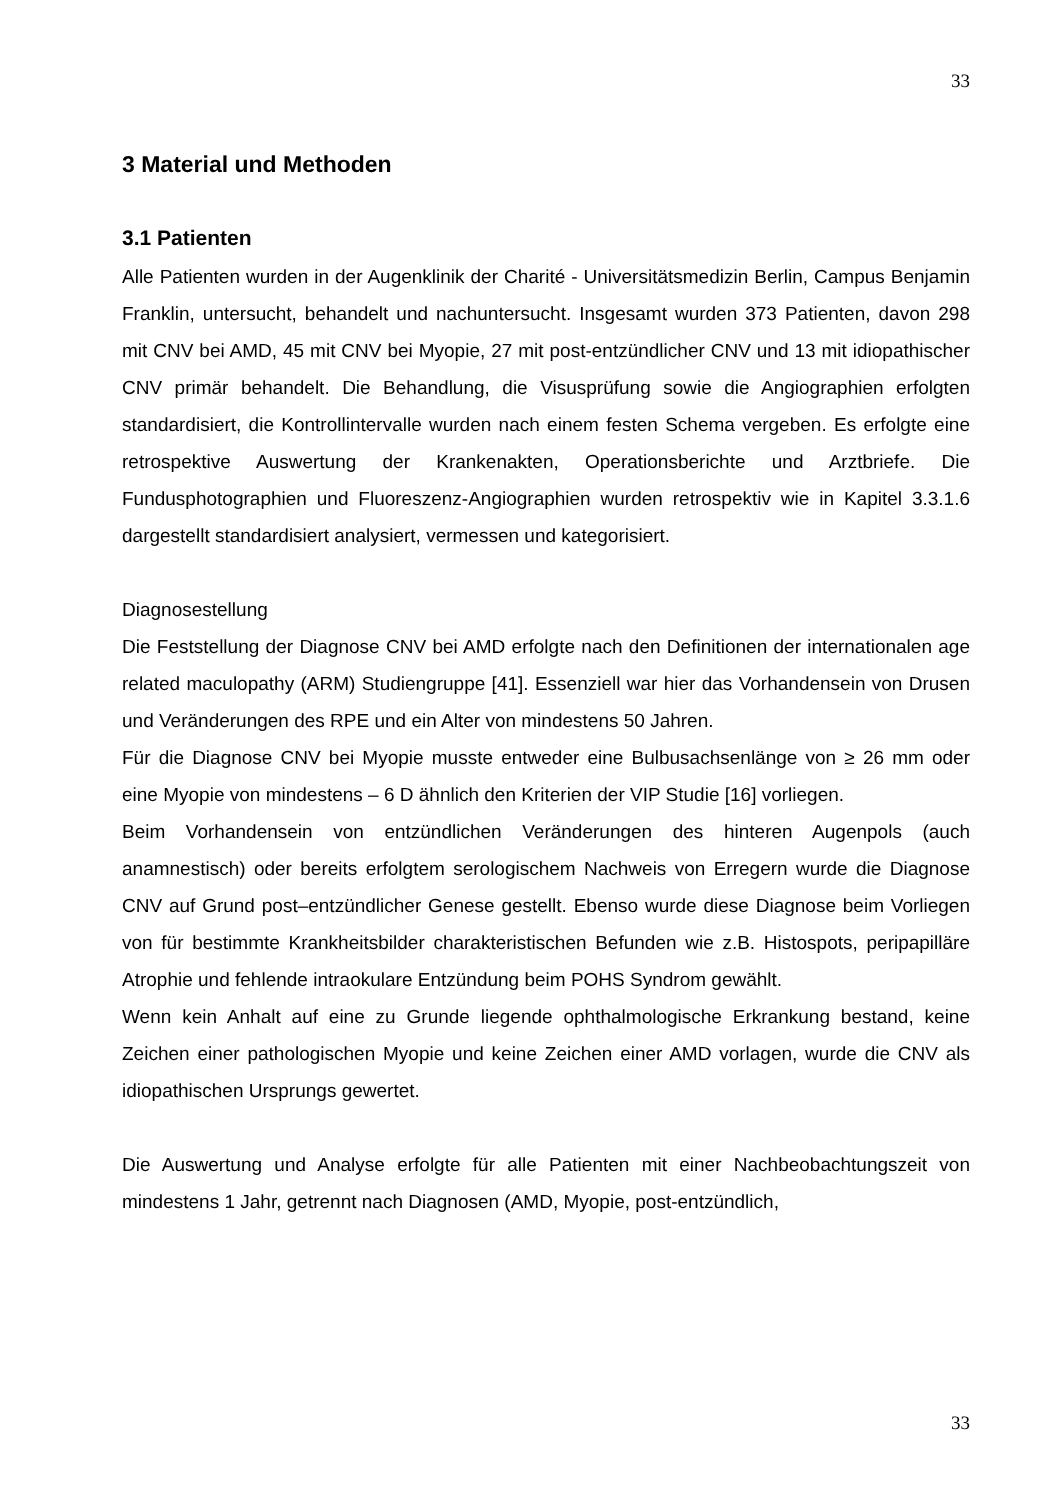33
3 Material und Methoden
3.1 Patienten
Alle Patienten wurden in der Augenklinik der Charité - Universitätsmedizin Berlin, Campus Benjamin Franklin, untersucht, behandelt und nachuntersucht. Insgesamt wurden 373 Patienten, davon 298 mit CNV bei AMD, 45 mit CNV bei Myopie, 27 mit post-entzündlicher CNV und 13 mit idiopathischer CNV primär behandelt. Die Behandlung, die Visusprüfung sowie die Angiographien erfolgten standardisiert, die Kontrollintervalle wurden nach einem festen Schema vergeben. Es erfolgte eine retrospektive Auswertung der Krankenakten, Operationsberichte und Arztbriefe. Die Fundusphotographien und Fluoreszenz-Angiographien wurden retrospektiv wie in Kapitel 3.3.1.6 dargestellt standardisiert analysiert, vermessen und kategorisiert.
Diagnosestellung
Die Feststellung der Diagnose CNV bei AMD erfolgte nach den Definitionen der internationalen age related maculopathy (ARM) Studiengruppe [41]. Essenziell war hier das Vorhandensein von Drusen und Veränderungen des RPE und ein Alter von mindestens 50 Jahren.
Für die Diagnose CNV bei Myopie musste entweder eine Bulbusachsenlänge von ≥ 26 mm oder eine Myopie von mindestens – 6 D ähnlich den Kriterien der VIP Studie [16] vorliegen.
Beim Vorhandensein von entzündlichen Veränderungen des hinteren Augenpols (auch anamnestisch) oder bereits erfolgtem serologischem Nachweis von Erregern wurde die Diagnose CNV auf Grund post–entzündlicher Genese gestellt. Ebenso wurde diese Diagnose beim Vorliegen von für bestimmte Krankheitsbilder charakteristischen Befunden wie z.B. Histospots, peripapilläre Atrophie und fehlende intraokulare Entzündung beim POHS Syndrom gewählt.
Wenn kein Anhalt auf eine zu Grunde liegende ophthalmologische Erkrankung bestand, keine Zeichen einer pathologischen Myopie und keine Zeichen einer AMD vorlagen, wurde die CNV als idiopathischen Ursprungs gewertet.
Die Auswertung und Analyse erfolgte für alle Patienten mit einer Nachbeobachtungszeit von mindestens 1 Jahr, getrennt nach Diagnosen (AMD, Myopie, post-entzündlich,
33